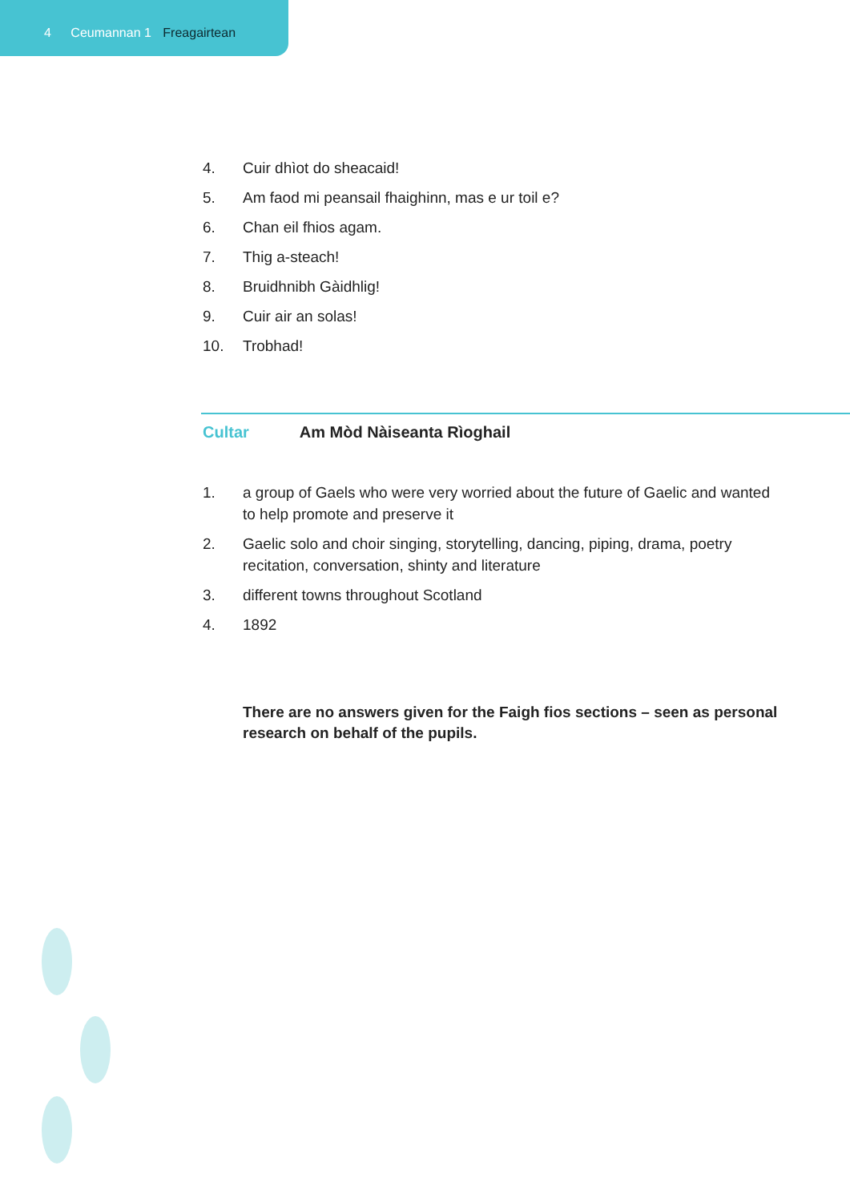4 Ceumannan 1 Freagairtean
4. Cuir dhìot do sheacaid!
5. Am faod mi peansail fhaighinn, mas e ur toil e?
6. Chan eil fhios agam.
7. Thig a-steach!
8. Bruidhnibh Gàidhlig!
9. Cuir air an solas!
10. Trobhad!
Cultar Am Mòd Nàiseanta Rìoghail
1. a group of Gaels who were very worried about the future of Gaelic and wanted to help promote and preserve it
2. Gaelic solo and choir singing, storytelling, dancing, piping, drama, poetry recitation, conversation, shinty and literature
3. different towns throughout Scotland
4. 1892
There are no answers given for the Faigh fios sections – seen as personal research on behalf of the pupils.